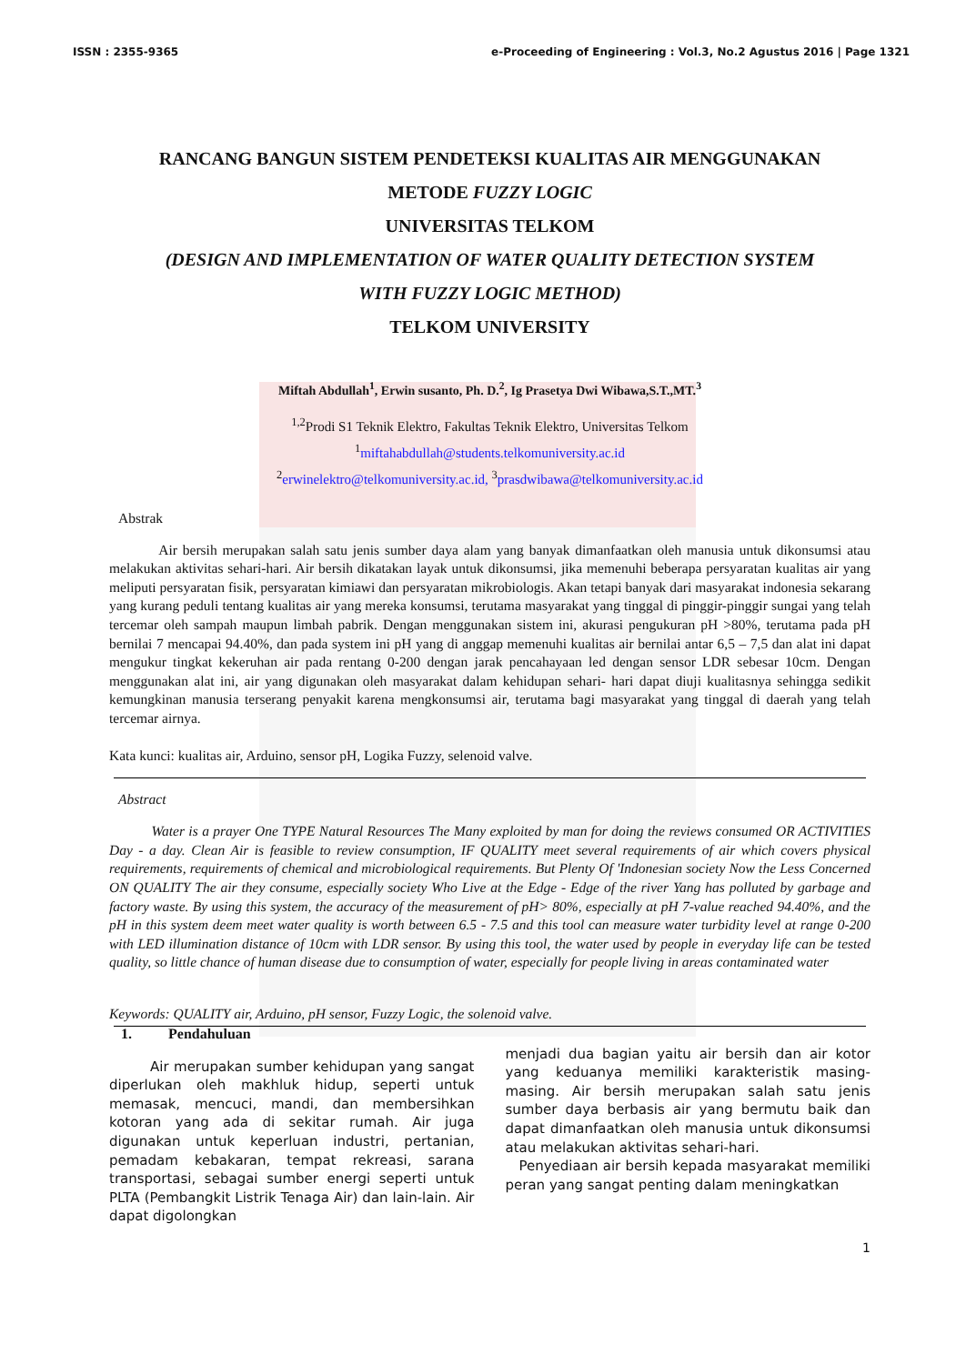ISSN : 2355-9365 e-Proceeding of Engineering : Vol.3, No.2 Agustus 2016 | Page 1321
RANCANG BANGUN SISTEM PENDETEKSI KUALITAS AIR MENGGUNAKAN
METODE FUZZY LOGIC
UNIVERSITAS TELKOM
(DESIGN AND IMPLEMENTATION OF WATER QUALITY DETECTION SYSTEM
WITH FUZZY LOGIC METHOD)
TELKOM UNIVERSITY
Miftah Abdullah<sup>1</sup>, Erwin susanto, Ph. D.<sup>2</sup>, Ig Prasetya Dwi Wibawa,S.T.,MT.<sup>3</sup>
<sup>1,2</sup>Prodi S1 Teknik Elektro, Fakultas Teknik Elektro, Universitas Telkom
<sup>1</sup> miftahabdullah@students.telkomuniversity.ac.id
<sup>2</sup> erwinelektro@telkomuniversity.ac.id, <sup>3</sup>prasdwibawa@telkomuniversity.ac.id
Abstrak
    Air bersih merupakan salah satu jenis sumber daya alam yang banyak dimanfaatkan oleh manusia untuk dikonsumsi atau melakukan aktivitas sehari-hari. Air bersih dikatakan layak untuk dikonsumsi, jika memenuhi beberapa persyaratan kualitas air yang meliputi persyaratan fisik, persyaratan kimiawi dan persyaratan mikrobiologis. Akan tetapi banyak dari masyarakat indonesia sekarang yang kurang peduli tentang kualitas air yang mereka konsumsi, terutama masyarakat yang tinggal di pinggir-pinggir sungai yang telah tercemar oleh sampah maupun limbah pabrik. Dengan menggunakan sistem ini, akurasi pengukuran pH >80%, terutama pada pH bernilai 7 mencapai 94.40%, dan pada system ini pH yang di anggap memenuhi kualitas air bernilai antar 6,5 – 7,5 dan alat ini dapat mengukur tingkat kekeruhan air pada rentang 0-200 dengan jarak pencahayaan led dengan sensor LDR sebesar 10cm. Dengan menggunakan alat ini, air yang digunakan oleh masyarakat dalam kehidupan sehari- hari dapat diuji kualitasnya sehingga sedikit kemungkinan manusia terserang penyakit karena mengkonsumsi air, terutama bagi masyarakat yang tinggal di daerah yang telah tercemar airnya.
Kata kunci: kualitas air, Arduino, sensor pH, Logika Fuzzy, selenoid valve.
Abstract
   Water is a prayer One TYPE Natural Resources The Many exploited by man for doing the reviews consumed OR ACTIVITIES Day - a day. Clean Air is feasible to review consumption, IF QUALITY meet several requirements of air which covers physical requirements, requirements of chemical and microbiological requirements. But Plenty Of 'Indonesian society Now the Less Concerned ON QUALITY The air they consume, especially society Who Live at the Edge - Edge of the river Yang has polluted by garbage and factory waste. By using this system, the accuracy of the measurement of pH> 80%, especially at pH 7-value reached 94.40%, and the pH in this system deem meet water quality is worth between 6.5 - 7.5 and this tool can measure water turbidity level at range 0-200 with LED illumination distance of 10cm with LDR sensor. By using this tool, the water used by people in everyday life can be tested quality, so little chance of human disease due to consumption of water, especially for people living in areas contaminated water
Keywords: QUALITY air, Arduino, pH sensor, Fuzzy Logic, the solenoid valve.
1.   Pendahuluan
   Air merupakan sumber kehidupan yang sangat diperlukan oleh makhluk hidup, seperti untuk memasak, mencuci, mandi, dan membersihkan kotoran yang ada di sekitar rumah. Air juga digunakan untuk keperluan industri, pertanian, pemadam kebakaran, tempat rekreasi, sarana transportasi, sebagai sumber energi seperti untuk PLTA (Pembangkit Listrik Tenaga Air) dan lain-lain. Air dapat digolongkan
menjadi dua bagian yaitu air bersih dan air kotor yang keduanya memiliki karakteristik masing-masing. Air bersih merupakan salah satu jenis sumber daya berbasis air yang bermutu baik dan dapat dimanfaatkan oleh manusia untuk dikonsumsi atau melakukan aktivitas sehari-hari.
 Penyediaan air bersih kepada masyarakat memiliki peran yang sangat penting dalam meningkatkan
1